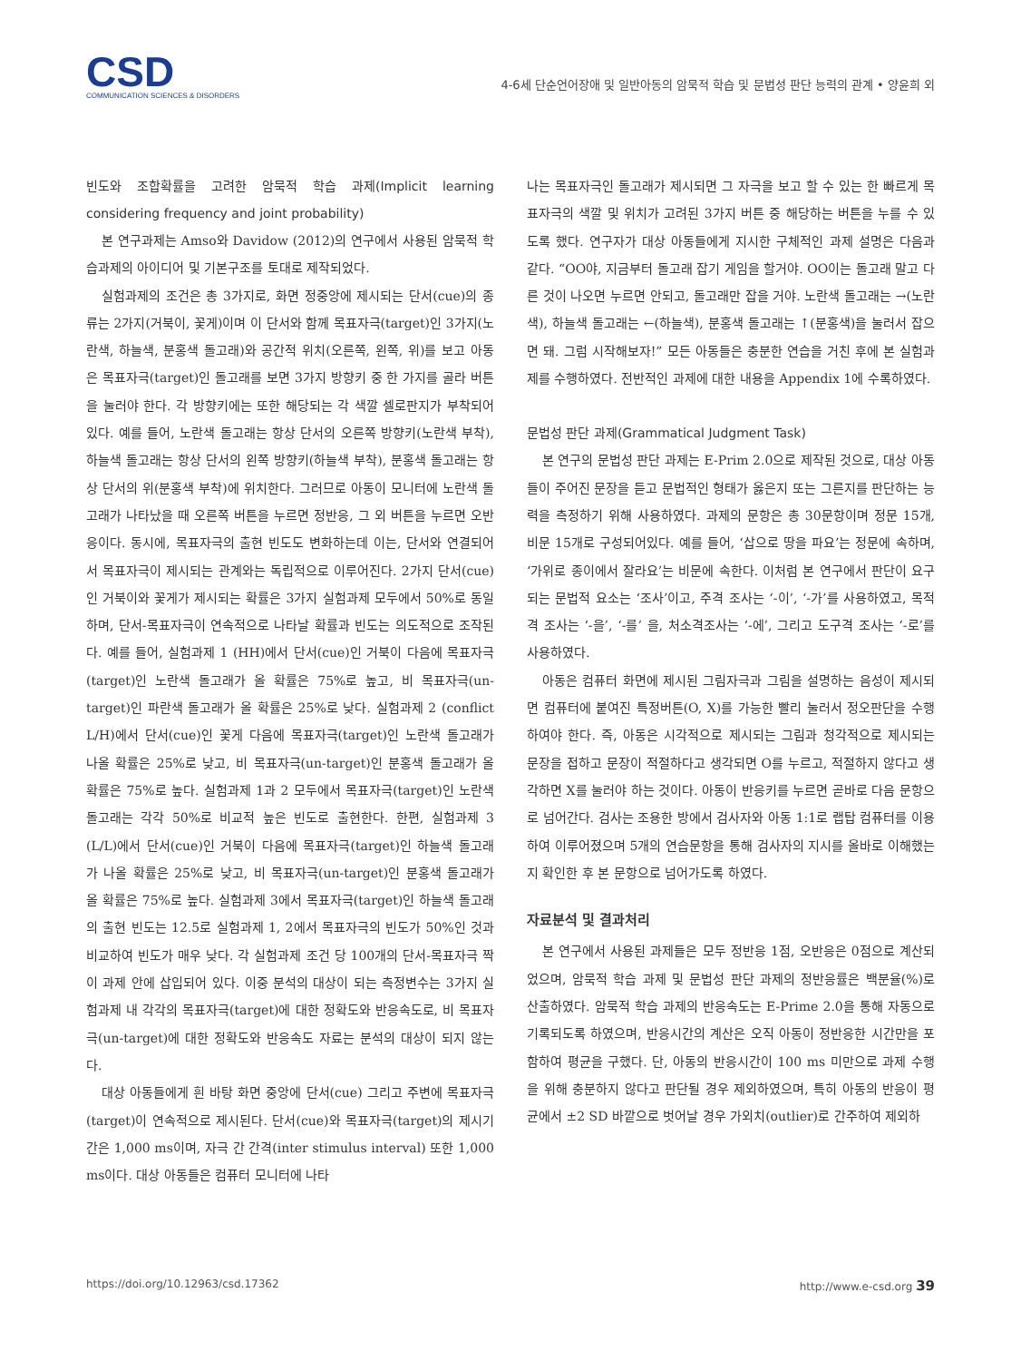CSD
COMMUNICATION SCIENCES & DISORDERS
4-6세 단순언어장애 및 일반아동의 암묵적 학습 및 문법성 판단 능력의 관계 • 양윤희 외
빈도와 조합확률을 고려한 암묵적 학습 과제(Implicit learning considering frequency and joint probability)
본 연구과제는 Amso와 Davidow (2012)의 연구에서 사용된 암묵적 학습과제의 아이디어 및 기본구조를 토대로 제작되었다.
실험과제의 조건은 총 3가지로, 화면 정중앙에 제시되는 단서(cue)의 종류는 2가지(거북이, 꽃게)이며 이 단서와 함께 목표자극(target)인 3가지(노란색, 하늘색, 분홍색 돌고래)와 공간적 위치(오른쪽, 왼쪽, 위)를 보고 아동은 목표자극(target)인 돌고래를 보면 3가지 방향키 중 한 가지를 골라 버튼을 눌러야 한다. 각 방향키에는 또한 해당되는 각 색깔 셀로판지가 부착되어 있다. 예를 들어, 노란색 돌고래는 항상 단서의 오른쪽 방향키(노란색 부착), 하늘색 돌고래는 항상 단서의 왼쪽 방향키(하늘색 부착), 분홍색 돌고래는 항상 단서의 위(분홍색 부착)에 위치한다. 그러므로 아동이 모니터에 노란색 돌고래가 나타났을 때 오른쪽 버튼을 누르면 정반응, 그 외 버튼을 누르면 오반응이다. 동시에, 목표자극의 출현 빈도도 변화하는데 이는, 단서와 연결되어서 목표자극이 제시되는 관계와는 독립적으로 이루어진다. 2가지 단서(cue)인 거북이와 꽃게가 제시되는 확률은 3가지 실험과제 모두에서 50%로 동일하며, 단서-목표자극이 연속적으로 나타날 확률과 빈도는 의도적으로 조작된다. 예를 들어, 실험과제 1 (HH)에서 단서(cue)인 거북이 다음에 목표자극(target)인 노란색 돌고래가 올 확률은 75%로 높고, 비 목표자극(un-target)인 파란색 돌고래가 올 확률은 25%로 낮다. 실험과제 2 (conflict L/H)에서 단서(cue)인 꽃게 다음에 목표자극(target)인 노란색 돌고래가 나올 확률은 25%로 낮고, 비 목표자극(un-target)인 분홍색 돌고래가 올 확률은 75%로 높다. 실험과제 1과 2 모두에서 목표자극(target)인 노란색 돌고래는 각각 50%로 비교적 높은 빈도로 출현한다. 한편, 실험과제 3 (L/L)에서 단서(cue)인 거북이 다음에 목표자극(target)인 하늘색 돌고래가 나올 확률은 25%로 낮고, 비 목표자극(un-target)인 분홍색 돌고래가 올 확률은 75%로 높다. 실험과제 3에서 목표자극(target)인 하늘색 돌고래의 출현 빈도는 12.5로 실험과제 1, 2에서 목표자극의 빈도가 50%인 것과 비교하여 빈도가 매우 낮다. 각 실험과제 조건 당 100개의 단서-목표자극 짝이 과제 안에 삽입되어 있다. 이중 분석의 대상이 되는 측정변수는 3가지 실험과제 내 각각의 목표자극(target)에 대한 정확도와 반응속도로, 비 목표자극(un-target)에 대한 정확도와 반응속도 자료는 분석의 대상이 되지 않는다.
대상 아동들에게 흰 바탕 화면 중앙에 단서(cue) 그리고 주변에 목표자극(target)이 연속적으로 제시된다. 단서(cue)와 목표자극(target)의 제시기간은 1,000 ms이며, 자극 간 간격(inter stimulus interval) 또한 1,000 ms이다. 대상 아동들은 컴퓨터 모니터에 나타
나는 목표자극인 돌고래가 제시되면 그 자극을 보고 할 수 있는 한 빠르게 목표자극의 색깔 및 위치가 고려된 3가지 버튼 중 해당하는 버튼을 누를 수 있도록 했다. 연구자가 대상 아동들에게 지시한 구체적인 과제 설명은 다음과 같다. “OO야, 지금부터 돌고래 잡기 게임을 할거야. OO이는 돌고래 말고 다른 것이 나오면 누르면 안되고, 돌고래만 잡을 거야. 노란색 돌고래는 →(노란색), 하늘색 돌고래는 ←(하늘색), 분홍색 돌고래는 ↑(분홍색)을 눌러서 잡으면 돼. 그럼 시작해보자!” 모든 아동들은 충분한 연습을 거친 후에 본 실험과제를 수행하였다. 전반적인 과제에 대한 내용을 Appendix 1에 수록하였다.
문법성 판단 과제(Grammatical Judgment Task)
본 연구의 문법성 판단 과제는 E-Prim 2.0으로 제작된 것으로, 대상 아동들이 주어진 문장을 듣고 문법적인 형태가 옳은지 또는 그른지를 판단하는 능력을 측정하기 위해 사용하였다. 과제의 문항은 총 30문항이며 정문 15개, 비문 15개로 구성되어있다. 예를 들어, ‘삽으로 땅을 파요’는 정문에 속하며, ‘가위로 종이에서 잘라요’는 비문에 속한다. 이처럼 본 연구에서 판단이 요구되는 문법적 요소는 ‘조사’이고, 주격 조사는 ‘-이’, ‘-가’를 사용하였고, 목적격 조사는 ‘-을’, ‘-를’ 을, 처소격조사는 ‘-에’, 그리고 도구격 조사는 ‘-로’를 사용하였다.
아동은 컴퓨터 화면에 제시된 그림자극과 그림을 설명하는 음성이 제시되면 컴퓨터에 붙여진 특정버튼(O, X)를 가능한 빨리 눌러서 정오판단을 수행하여야 한다. 즉, 아동은 시각적으로 제시되는 그림과 청각적으로 제시되는 문장을 접하고 문장이 적절하다고 생각되면 O를 누르고, 적절하지 않다고 생각하면 X를 눌러야 하는 것이다. 아동이 반응키를 누르면 곧바로 다음 문항으로 넘어간다. 검사는 조용한 방에서 검사자와 아동 1:1로 랩탑 컴퓨터를 이용하여 이루어졌으며 5개의 연습문항을 통해 검사자의 지시를 올바로 이해했는지 확인한 후 본 문항으로 넘어가도록 하였다.
자료분석 및 결과처리
본 연구에서 사용된 과제들은 모두 정반응 1점, 오반응은 0점으로 계산되었으며, 암묵적 학습 과제 및 문법성 판단 과제의 정반응률은 백분율(%)로 산출하였다. 암묵적 학습 과제의 반응속도는 E-Prime 2.0을 통해 자동으로 기록되도록 하였으며, 반응시간의 계산은 오직 아동이 정반응한 시간만을 포함하여 평균을 구했다. 단, 아동의 반응시간이 100 ms 미만으로 과제 수행을 위해 충분하지 않다고 판단될 경우 제외하였으며, 특히 아동의 반응이 평균에서 ±2 SD 바깥으로 벗어날 경우 가외치(outlier)로 간주하여 제외하
https://doi.org/10.12963/csd.17362 http://www.e-csd.org 39